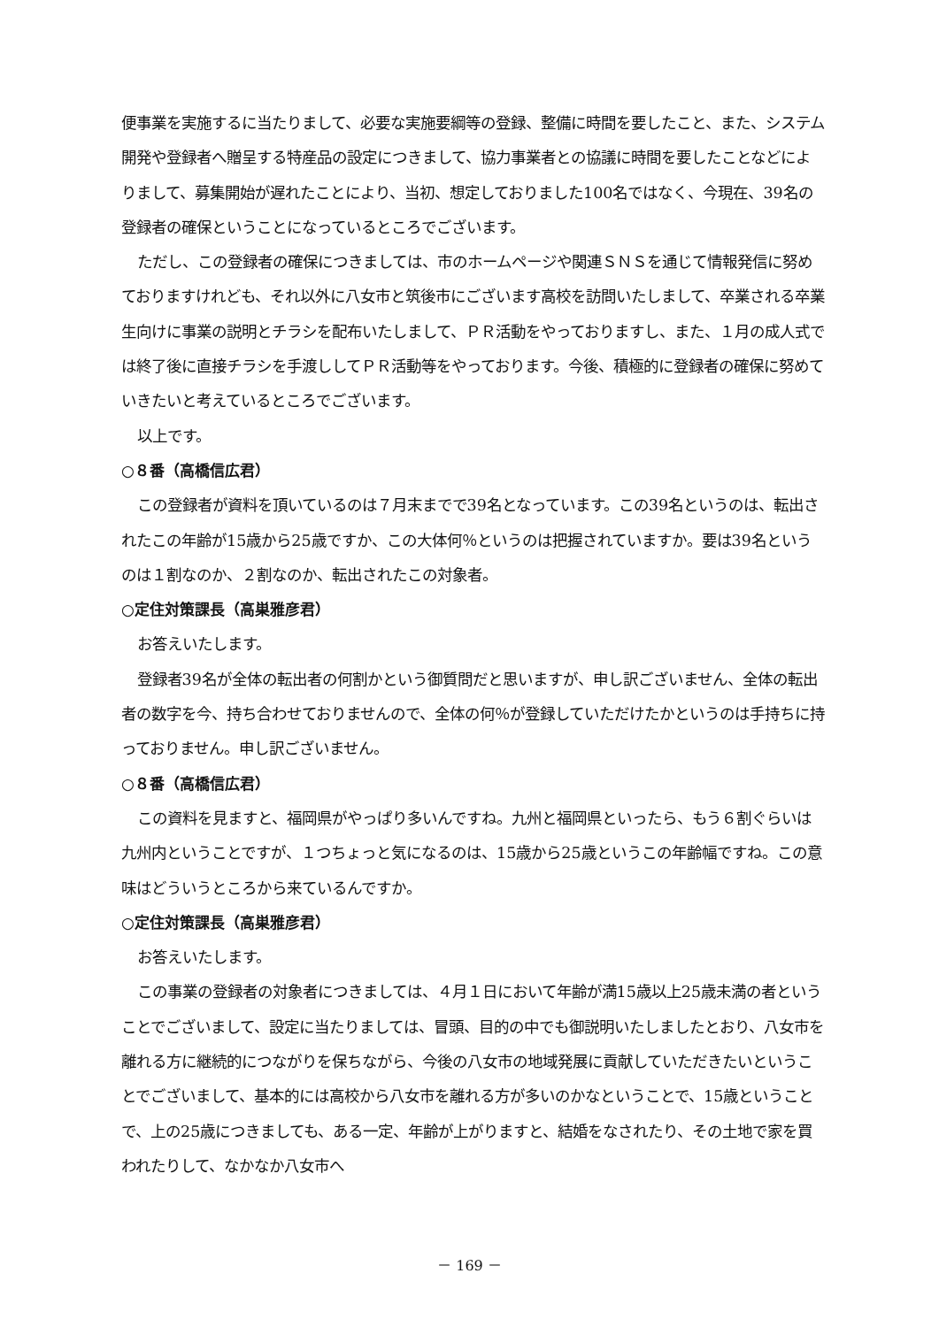便事業を実施するに当たりまして、必要な実施要綱等の登録、整備に時間を要したこと、また、システム開発や登録者へ贈呈する特産品の設定につきまして、協力事業者との協議に時間を要したことなどによりまして、募集開始が遅れたことにより、当初、想定しておりました100名ではなく、今現在、39名の登録者の確保ということになっているところでございます。
ただし、この登録者の確保につきましては、市のホームページや関連ＳＮＳを通じて情報発信に努めておりますけれども、それ以外に八女市と筑後市にございます高校を訪問いたしまして、卒業される卒業生向けに事業の説明とチラシを配布いたしまして、ＰＲ活動をやっておりますし、また、１月の成人式では終了後に直接チラシを手渡ししてＰＲ活動等をやっております。今後、積極的に登録者の確保に努めていきたいと考えているところでございます。
以上です。
○８番（高橋信広君）
この登録者が資料を頂いているのは７月末までで39名となっています。この39名というのは、転出されたこの年齢が15歳から25歳ですか、この大体何％というのは把握されていますか。要は39名というのは１割なのか、２割なのか、転出されたこの対象者。
○定住対策課長（高巣雅彦君）
お答えいたします。
登録者39名が全体の転出者の何割かという御質問だと思いますが、申し訳ございません、全体の転出者の数字を今、持ち合わせておりませんので、全体の何％が登録していただけたかというのは手持ちに持っておりません。申し訳ございません。
○８番（高橋信広君）
この資料を見ますと、福岡県がやっぱり多いんですね。九州と福岡県といったら、もう６割ぐらいは九州内ということですが、１つちょっと気になるのは、15歳から25歳というこの年齢幅ですね。この意味はどういうところから来ているんですか。
○定住対策課長（高巣雅彦君）
お答えいたします。
この事業の登録者の対象者につきましては、４月１日において年齢が満15歳以上25歳未満の者ということでございまして、設定に当たりましては、冒頭、目的の中でも御説明いたしましたとおり、八女市を離れる方に継続的につながりを保ちながら、今後の八女市の地域発展に貢献していただきたいということでございまして、基本的には高校から八女市を離れる方が多いのかなということで、15歳ということで、上の25歳につきましても、ある一定、年齢が上がりますと、結婚をなされたり、その土地で家を買われたりして、なかなか八女市へ
－ 169 －